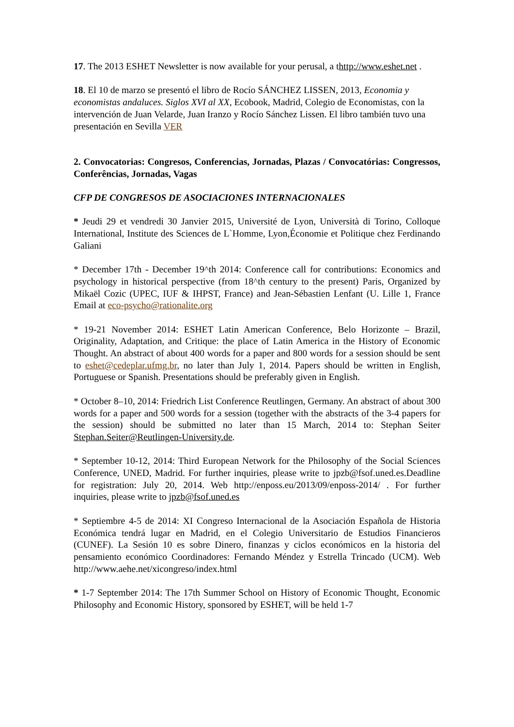17. The 2013 ESHET Newsletter is now available for your perusal, a thttp://www.eshet.net .
18. El 10 de marzo se presentó el libro de Rocío SÁNCHEZ LISSEN, 2013, Economia y economistas andaluces. Siglos XVI al XX, Ecobook, Madrid, Colegio de Economistas, con la intervención de Juan Velarde, Juan Iranzo y Rocío Sánchez Lissen. El libro también tuvo una presentación en Sevilla VER
2. Convocatorias: Congresos, Conferencias, Jornadas, Plazas / Convocatórias: Congressos, Conferências, Jornadas, Vagas
CFP DE CONGRESOS DE ASOCIACIONES INTERNACIONALES
* Jeudi 29 et vendredi 30 Janvier 2015, Université de Lyon, Università di Torino, Colloque International, Institute des Sciences de L`Homme, Lyon,Économie et Politique chez Ferdinando Galiani
* December 17th - December 19^th 2014: Conference call for contributions: Economics and psychology in historical perspective (from 18^th century to the present) Paris, Organized by Mikaël Cozic (UPEC, IUF & IHPST, France) and Jean-Sébastien Lenfant (U. Lille 1, France Email at eco-psycho@rationalite.org
* 19-21 November 2014: ESHET Latin American Conference, Belo Horizonte – Brazil, Originality, Adaptation, and Critique: the place of Latin America in the History of Economic Thought. An abstract of about 400 words for a paper and 800 words for a session should be sent to eshet@cedeplar.ufmg.br, no later than July 1, 2014. Papers should be written in English, Portuguese or Spanish. Presentations should be preferably given in English.
* October 8–10, 2014: Friedrich List Conference Reutlingen, Germany. An abstract of about 300 words for a paper and 500 words for a session (together with the abstracts of the 3-4 papers for the session) should be submitted no later than 15 March, 2014 to: Stephan Seiter Stephan.Seiter@Reutlingen-University.de.
* September 10-12, 2014: Third European Network for the Philosophy of the Social Sciences Conference, UNED, Madrid. For further inquiries, please write to jpzb@fsof.uned.es.Deadline for registration: July 20, 2014. Web http://enposs.eu/2013/09/enposs-2014/ . For further inquiries, please write to jpzb@fsof.uned.es
* Septiembre 4-5 de 2014: XI Congreso Internacional de la Asociación Española de Historia Económica tendrá lugar en Madrid, en el Colegio Universitario de Estudios Financieros (CUNEF). La Sesión 10 es sobre Dinero, finanzas y ciclos económicos en la historia del pensamiento económico Coordinadores: Fernando Méndez y Estrella Trincado (UCM). Web http://www.aehe.net/xicongreso/index.html
* 1-7 September 2014: The 17th Summer School on History of Economic Thought, Economic Philosophy and Economic History, sponsored by ESHET, will be held 1-7